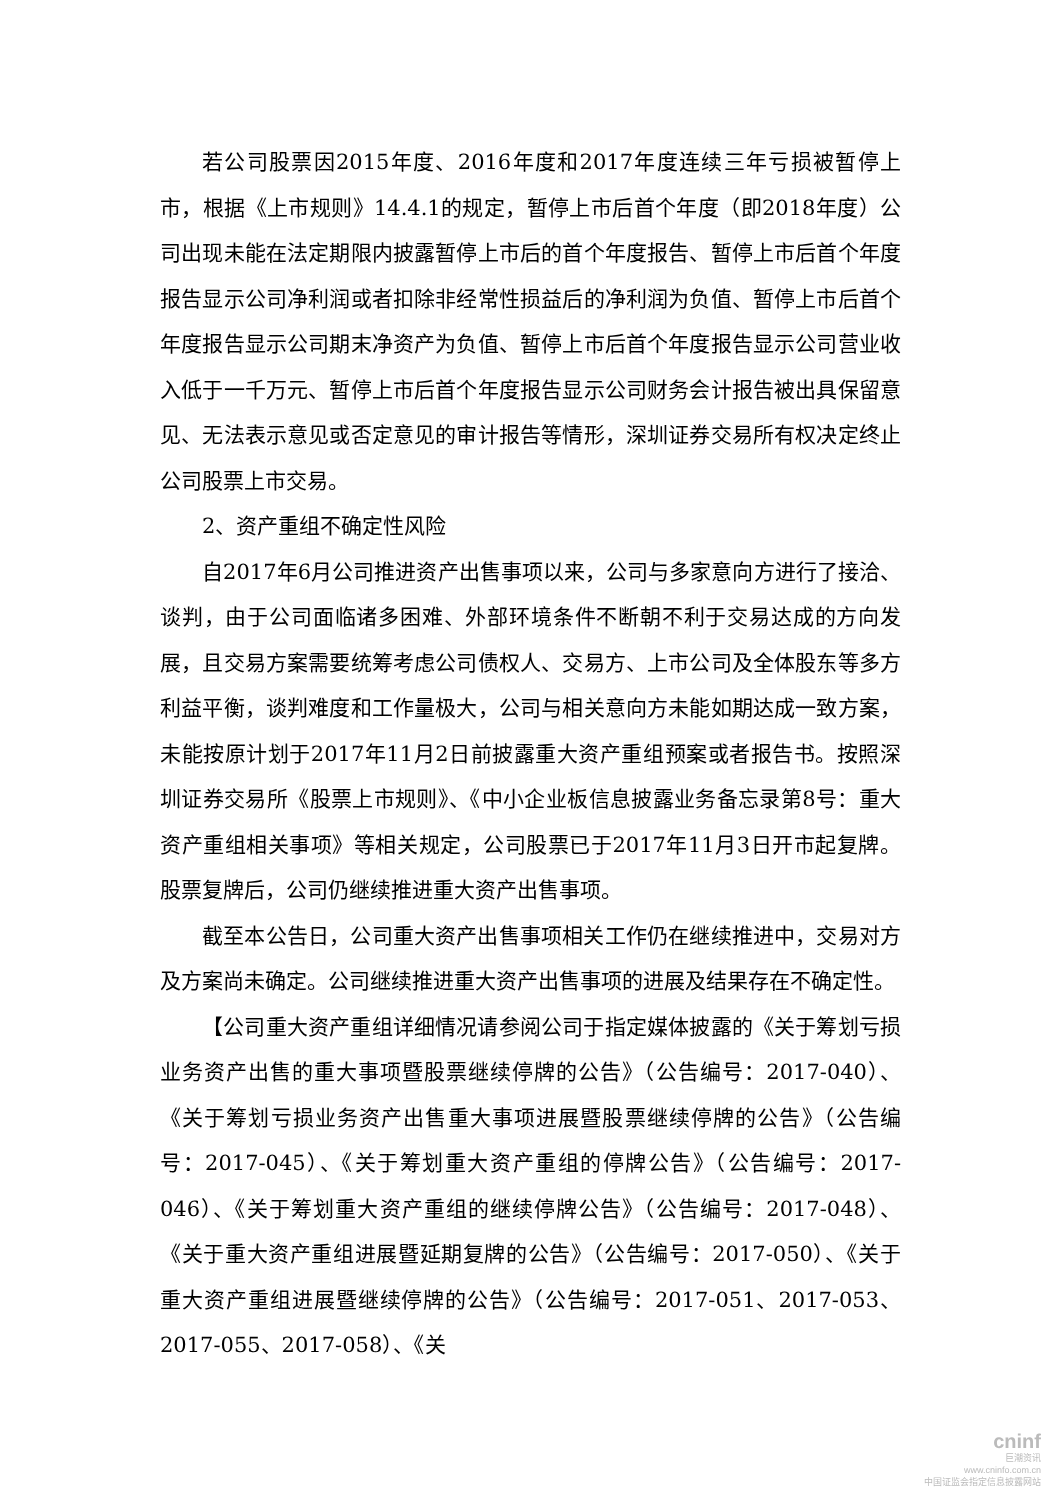若公司股票因2015年度、2016年度和2017年度连续三年亏损被暂停上市，根据《上市规则》14.4.1的规定，暂停上市后首个年度（即2018年度）公司出现未能在法定期限内披露暂停上市后的首个年度报告、暂停上市后首个年度报告显示公司净利润或者扣除非经常性损益后的净利润为负值、暂停上市后首个年度报告显示公司期末净资产为负值、暂停上市后首个年度报告显示公司营业收入低于一千万元、暂停上市后首个年度报告显示公司财务会计报告被出具保留意见、无法表示意见或否定意见的审计报告等情形，深圳证券交易所有权决定终止公司股票上市交易。
2、资产重组不确定性风险
自2017年6月公司推进资产出售事项以来，公司与多家意向方进行了接洽、谈判，由于公司面临诸多困难、外部环境条件不断朝不利于交易达成的方向发展，且交易方案需要统筹考虑公司债权人、交易方、上市公司及全体股东等多方利益平衡，谈判难度和工作量极大，公司与相关意向方未能如期达成一致方案，未能按原计划于2017年11月2日前披露重大资产重组预案或者报告书。按照深圳证券交易所《股票上市规则》、《中小企业板信息披露业务备忘录第8号：重大资产重组相关事项》等相关规定，公司股票已于2017年11月3日开市起复牌。股票复牌后，公司仍继续推进重大资产出售事项。
截至本公告日，公司重大资产出售事项相关工作仍在继续推进中，交易对方及方案尚未确定。公司继续推进重大资产出售事项的进展及结果存在不确定性。
【公司重大资产重组详细情况请参阅公司于指定媒体披露的《关于筹划亏损业务资产出售的重大事项暨股票继续停牌的公告》（公告编号：2017-040）、《关于筹划亏损业务资产出售重大事项进展暨股票继续停牌的公告》（公告编号：2017-045）、《关于筹划重大资产重组的停牌公告》（公告编号：2017-046）、《关于筹划重大资产重组的继续停牌公告》（公告编号：2017-048）、《关于重大资产重组进展暨延期复牌的公告》（公告编号：2017-050）、《关于重大资产重组进展暨继续停牌的公告》（公告编号：2017-051、2017-053、2017-055、2017-058）、《关
cninf
巨潮资讯
www.cninfo.com.cn
中国证监会指定信息披露网站